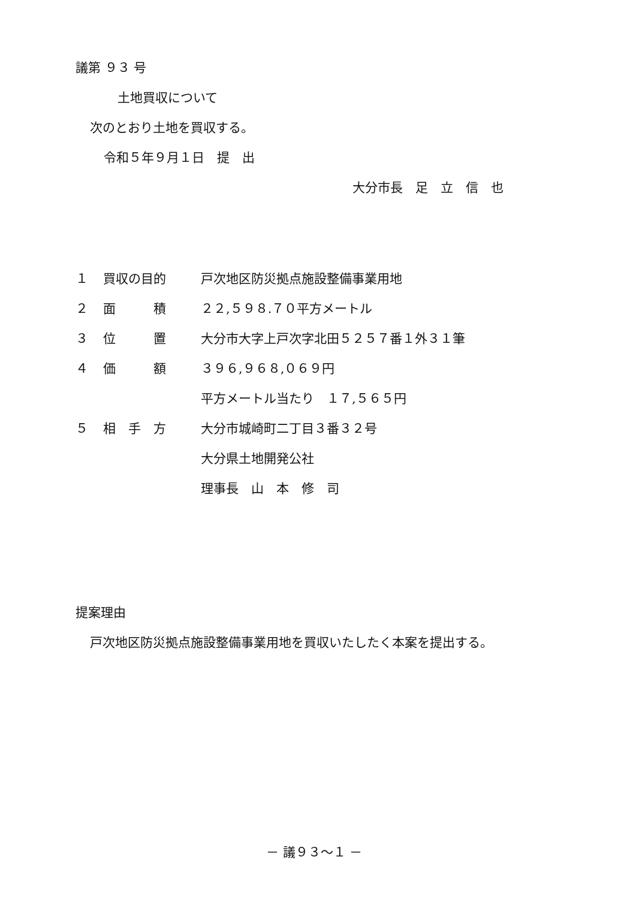議第 ９３ 号
土地買収について
次のとおり土地を買収する。
令和５年９月１日　提　出
大分市長　足　立　信　也
| １ | 買収の目的 | 戸次地区防災拠点施設整備事業用地 |
| ２ | 面 積 | ２２,５９８.７０平方メートル |
| ３ | 位 置 | 大分市大字上戸次字北田５２５７番１外３１筆 |
| ４ | 価 額 | ３９６,９６８,０６９円 |
| | | 平方メートル当たり １７,５６５円 |
| ５ | 相 手 方 | 大分市城崎町二丁目３番３２号 |
| | | 大分県土地開発公社 |
| | | 理事長 山 本 修 司 |
提案理由
戸次地区防災拠点施設整備事業用地を買収いたしたく本案を提出する。
－ 議９３～１ －